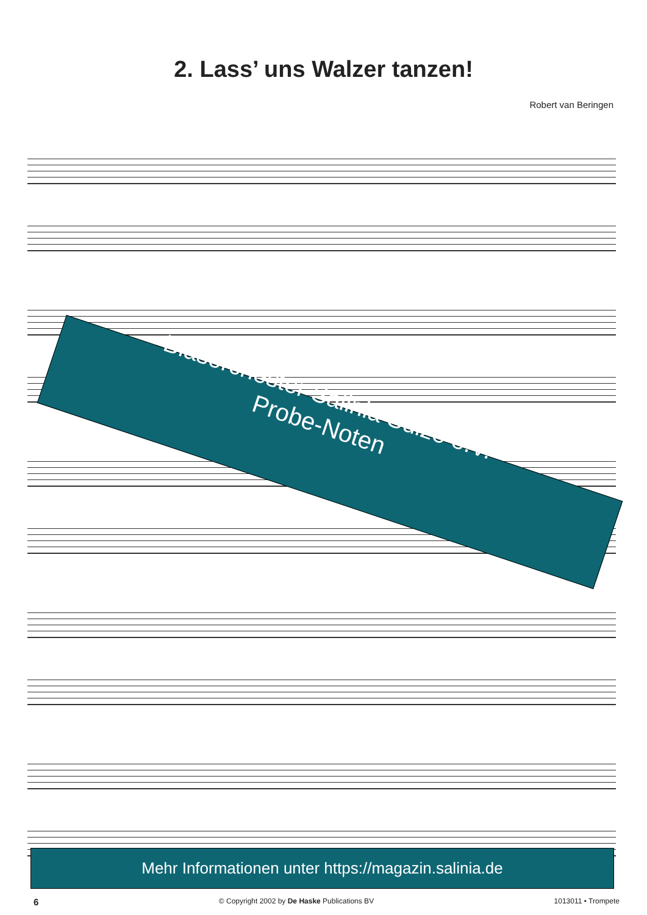2. Lass’ uns Walzer tanzen!
Robert van Beringen
Blasorchester Salinia Sülze e.V.
Probe-Noten
Mehr Informationen unter https://magazin.salinia.de
6 © Copyright 2002 by De Haske Publications BV 1013011 • Trompete